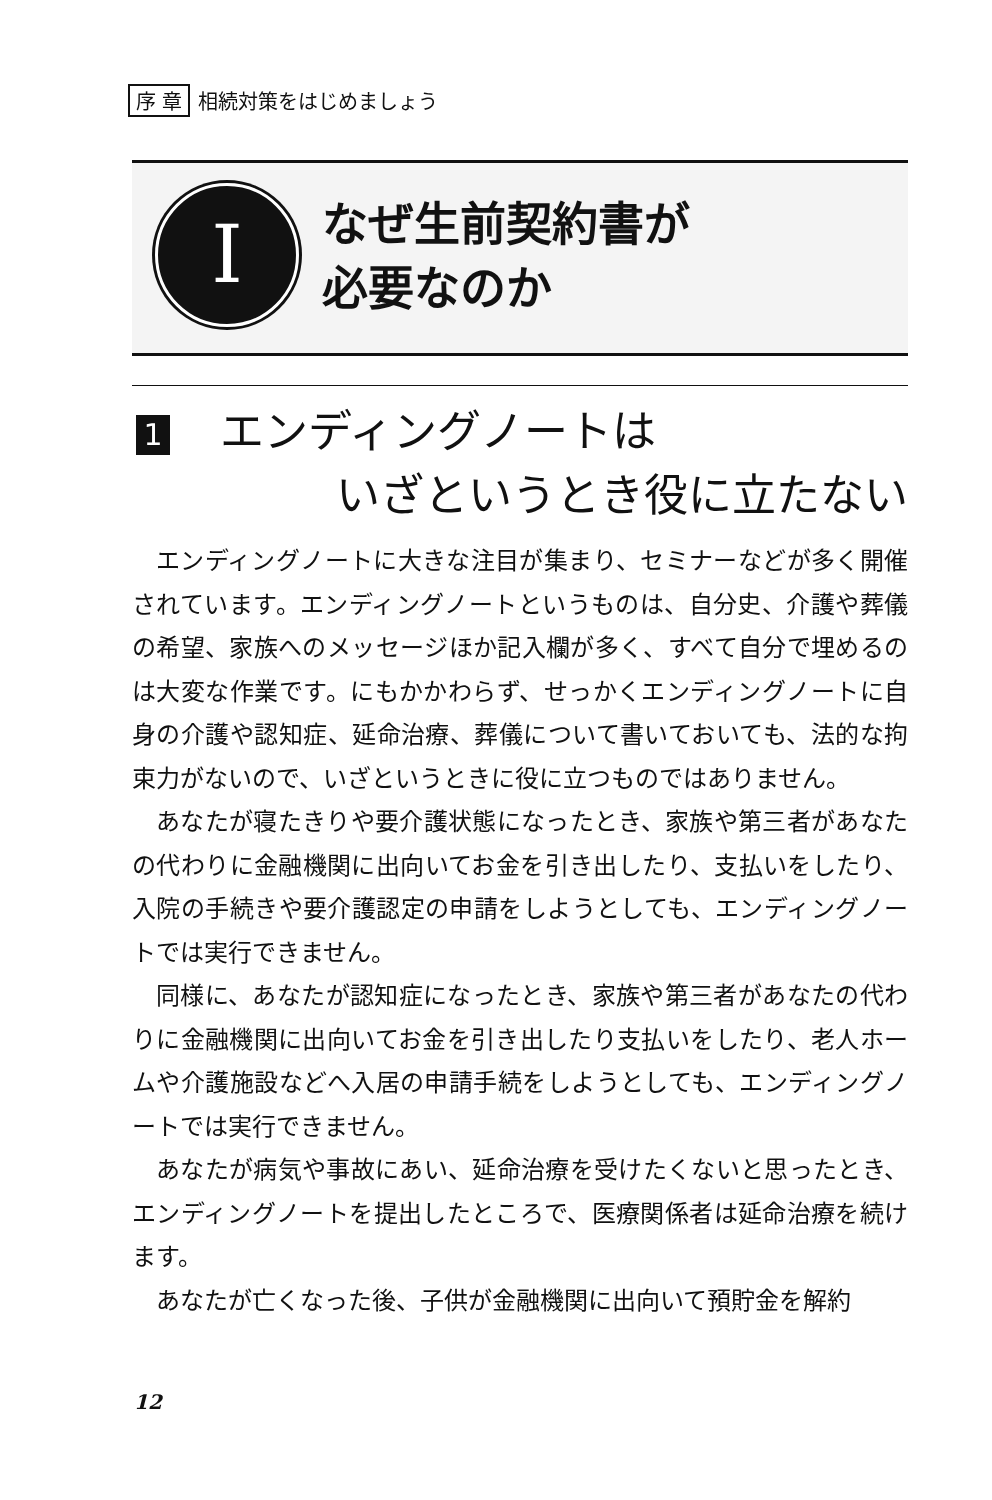序 章 相続対策をはじめましょう
I
なぜ生前契約書が
必要なのか
1 エンディングノートは
いざというとき役に立たない
エンディングノートに大きな注目が集まり、セミナーなどが多く開催されています。エンディングノートというものは、自分史、介護や葬儀の希望、家族へのメッセージほか記入欄が多く、すべて自分で埋めるのは大変な作業です。にもかかわらず、せっかくエンディングノートに自身の介護や認知症、延命治療、葬儀について書いておいても、法的な拘束力がないので、いざというときに役に立つものではありません。
あなたが寝たきりや要介護状態になったとき、家族や第三者があなたの代わりに金融機関に出向いてお金を引き出したり、支払いをしたり、入院の手続きや要介護認定の申請をしようとしても、エンディングノートでは実行できません。
同様に、あなたが認知症になったとき、家族や第三者があなたの代わりに金融機関に出向いてお金を引き出したり支払いをしたり、老人ホームや介護施設などへ入居の申請手続をしようとしても、エンディングノートでは実行できません。
あなたが病気や事故にあい、延命治療を受けたくないと思ったとき、エンディングノートを提出したところで、医療関係者は延命治療を続けます。
あなたが亡くなった後、子供が金融機関に出向いて預貯金を解約
12